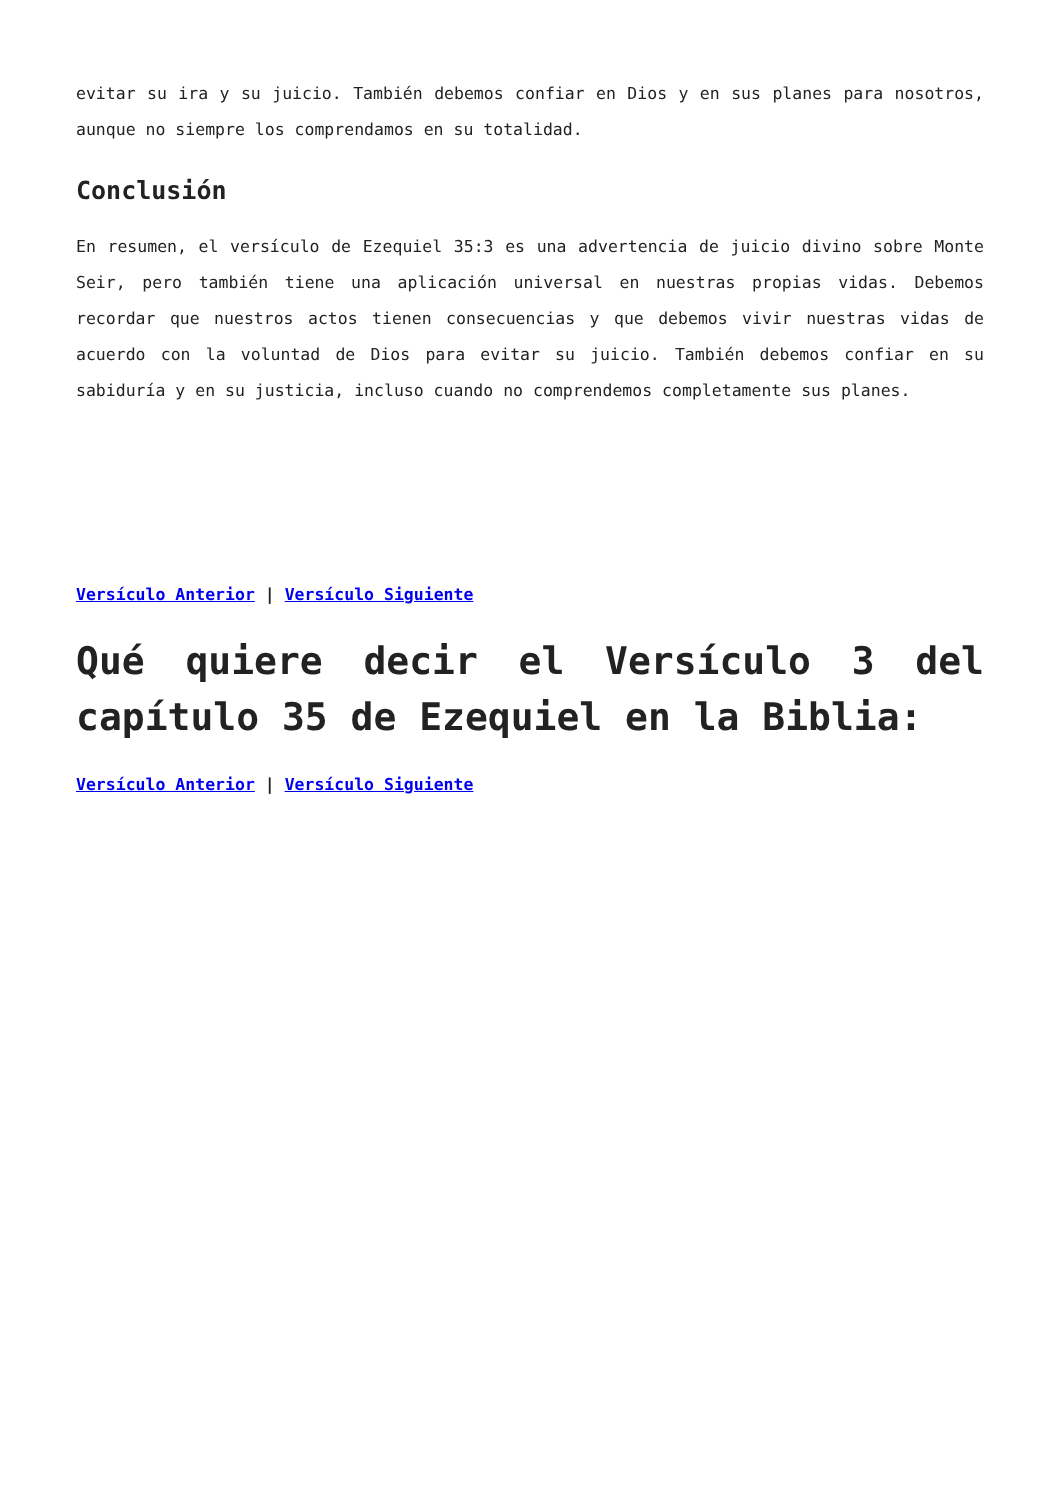evitar su ira y su juicio. También debemos confiar en Dios y en sus planes para nosotros, aunque no siempre los comprendamos en su totalidad.
Conclusión
En resumen, el versículo de Ezequiel 35:3 es una advertencia de juicio divino sobre Monte Seir, pero también tiene una aplicación universal en nuestras propias vidas. Debemos recordar que nuestros actos tienen consecuencias y que debemos vivir nuestras vidas de acuerdo con la voluntad de Dios para evitar su juicio. También debemos confiar en su sabiduría y en su justicia, incluso cuando no comprendemos completamente sus planes.
Versículo Anterior | Versículo Siguiente
Qué quiere decir el Versículo 3 del capítulo 35 de Ezequiel en la Biblia:
Versículo Anterior | Versículo Siguiente